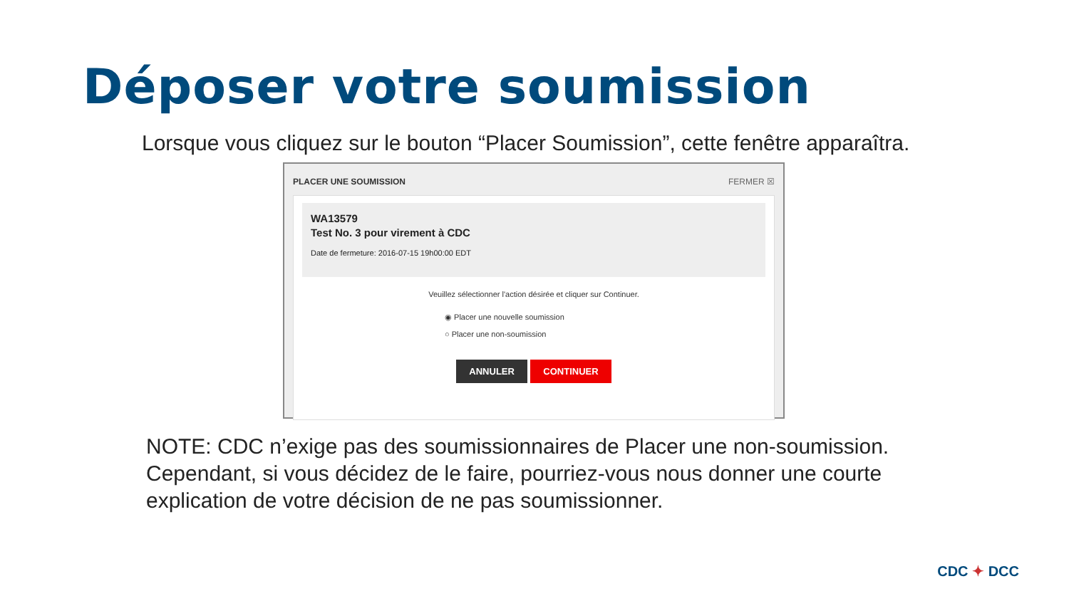Déposer votre soumission
Lorsque vous cliquez sur le bouton “Placer Soumission”, cette fenêtre apparaîtra.
PLACER UNE SOUMISSION FERMER ☒
WA13579
Test No. 3 pour virement à CDC
Date de fermeture: 2016-07-15 19h00:00 EDT
Veuillez sélectionner l'action désirée et cliquer sur Continuer.
◉ Placer une nouvelle soumission
○ Placer une non-soumission
ANNULER CONTINUER
NOTE: CDC n’exige pas des soumissionnaires de Placer une non-soumission. Cependant, si vous décidez de le faire, pourriez-vous nous donner une courte explication de votre décision de ne pas soumissionner.
CDC ✦ DCC